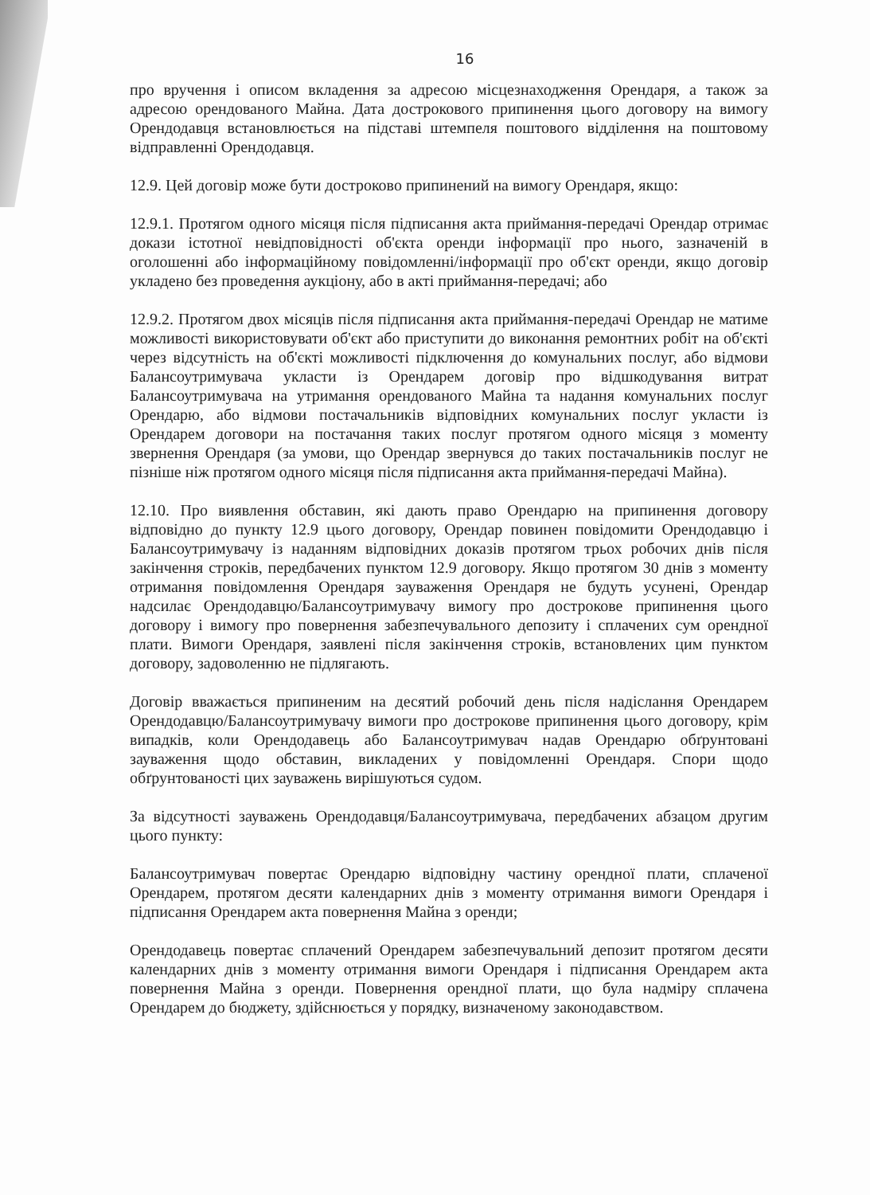16
про вручення і описом вкладення за адресою місцезнаходження Орендаря, а також за адресою орендованого Майна. Дата дострокового припинення цього договору на вимогу Орендодавця встановлюється на підставі штемпеля поштового відділення на поштовому відправленні Орендодавця.
12.9. Цей договір може бути достроково припинений на вимогу Орендаря, якщо:
12.9.1. Протягом одного місяця після підписання акта приймання-передачі Орендар отримає докази істотної невідповідності об'єкта оренди інформації про нього, зазначеній в оголошенні або інформаційному повідомленні/інформації про об'єкт оренди, якщо договір укладено без проведення аукціону, або в акті приймання-передачі; або
12.9.2. Протягом двох місяців після підписання акта приймання-передачі Орендар не матиме можливості використовувати об'єкт або приступити до виконання ремонтних робіт на об'єкті через відсутність на об'єкті можливості підключення до комунальних послуг, або відмови Балансоутримувача укласти із Орендарем договір про відшкодування витрат Балансоутримувача на утримання орендованого Майна та надання комунальних послуг Орендарю, або відмови постачальників відповідних комунальних послуг укласти із Орендарем договори на постачання таких послуг протягом одного місяця з моменту звернення Орендаря (за умови, що Орендар звернувся до таких постачальників послуг не пізніше ніж протягом одного місяця після підписання акта приймання-передачі Майна).
12.10. Про виявлення обставин, які дають право Орендарю на припинення договору відповідно до пункту 12.9 цього договору, Орендар повинен повідомити Орендодавцю і Балансоутримувачу із наданням відповідних доказів протягом трьох робочих днів після закінчення строків, передбачених пунктом 12.9 договору. Якщо протягом 30 днів з моменту отримання повідомлення Орендаря зауваження Орендаря не будуть усунені, Орендар надсилає Орендодавцю/Балансоутримувачу вимогу про дострокове припинення цього договору і вимогу про повернення забезпечувального депозиту і сплачених сум орендної плати. Вимоги Орендаря, заявлені після закінчення строків, встановлених цим пунктом договору, задоволенню не підлягають.
Договір вважається припиненим на десятий робочий день після надіслання Орендарем Орендодавцю/Балансоутримувачу вимоги про дострокове припинення цього договору, крім випадків, коли Орендодавець або Балансоутримувач надав Орендарю обґрунтовані зауваження щодо обставин, викладених у повідомленні Орендаря. Спори щодо обґрунтованості цих зауважень вирішуються судом.
За відсутності зауважень Орендодавця/Балансоутримувача, передбачених абзацом другим цього пункту:
Балансоутримувач повертає Орендарю відповідну частину орендної плати, сплаченої Орендарем, протягом десяти календарних днів з моменту отримання вимоги Орендаря і підписання Орендарем акта повернення Майна з оренди;
Орендодавець повертає сплачений Орендарем забезпечувальний депозит протягом десяти календарних днів з моменту отримання вимоги Орендаря і підписання Орендарем акта повернення Майна з оренди. Повернення орендної плати, що була надміру сплачена Орендарем до бюджету, здійснюється у порядку, визначеному законодавством.